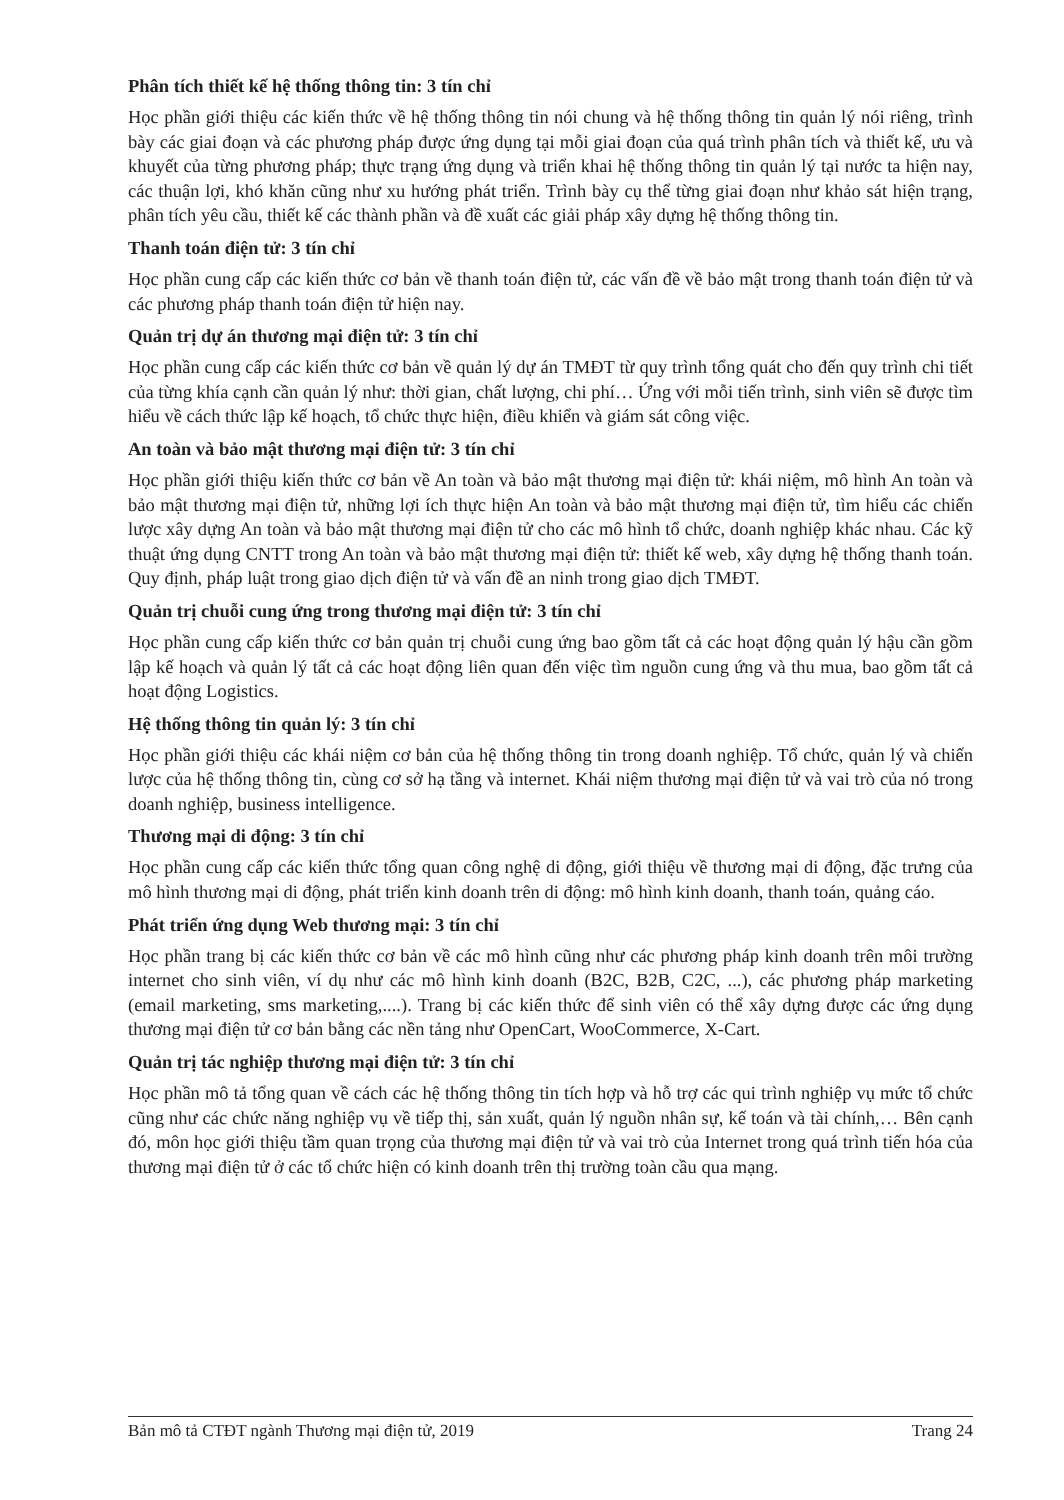Phân tích thiết kế hệ thống thông tin: 3 tín chỉ
Học phần giới thiệu các kiến thức về hệ thống thông tin nói chung và hệ thống thông tin quản lý nói riêng, trình bày các giai đoạn và các phương pháp được ứng dụng tại mỗi giai đoạn của quá trình phân tích và thiết kế, ưu và khuyết của từng phương pháp; thực trạng ứng dụng và triển khai hệ thống thông tin quản lý tại nước ta hiện nay, các thuận lợi, khó khăn cũng như xu hướng phát triển. Trình bày cụ thể từng giai đoạn như khảo sát hiện trạng, phân tích yêu cầu, thiết kế các thành phần và đề xuất các giải pháp xây dựng hệ thống thông tin.
Thanh toán điện tử: 3 tín chỉ
Học phần cung cấp các kiến thức cơ bản về thanh toán điện tử, các vấn đề về bảo mật trong thanh toán điện tử và các phương pháp thanh toán điện tử hiện nay.
Quản trị dự án thương mại điện tử: 3 tín chỉ
Học phần cung cấp các kiến thức cơ bản về quản lý dự án TMĐT từ quy trình tổng quát cho đến quy trình chi tiết của từng khía cạnh cần quản lý như: thời gian, chất lượng, chi phí… Ứng với mỗi tiến trình, sinh viên sẽ được tìm hiểu về cách thức lập kế hoạch, tổ chức thực hiện, điều khiển và giám sát công việc.
An toàn và bảo mật thương mại điện tử: 3 tín chỉ
Học phần giới thiệu kiến thức cơ bản về An toàn và bảo mật thương mại điện tử: khái niệm, mô hình An toàn và bảo mật thương mại điện tử, những lợi ích thực hiện An toàn và bảo mật thương mại điện tử, tìm hiểu các chiến lược xây dựng An toàn và bảo mật thương mại điện tử cho các mô hình tổ chức, doanh nghiệp khác nhau. Các kỹ thuật ứng dụng CNTT trong An toàn và bảo mật thương mại điện tử: thiết kế web, xây dựng hệ thống thanh toán. Quy định, pháp luật trong giao dịch điện tử và vấn đề an ninh trong giao dịch TMĐT.
Quản trị chuỗi cung ứng trong thương mại điện tử: 3 tín chỉ
Học phần cung cấp kiến thức cơ bản quản trị chuỗi cung ứng bao gồm tất cả các hoạt động quản lý hậu cần gồm lập kế hoạch và quản lý tất cả các hoạt động liên quan đến việc tìm nguồn cung ứng và thu mua, bao gồm tất cả hoạt động Logistics.
Hệ thống thông tin quản lý: 3 tín chỉ
Học phần giới thiệu các khái niệm cơ bản của hệ thống thông tin trong doanh nghiệp. Tổ chức, quản lý và chiến lược của hệ thống thông tin, cùng cơ sở hạ tầng và internet. Khái niệm thương mại điện tử và vai trò của nó trong doanh nghiệp, business intelligence.
Thương mại di động: 3 tín chỉ
Học phần cung cấp các kiến thức tổng quan công nghệ di động, giới thiệu về thương mại di động, đặc trưng của mô hình thương mại di động, phát triển kinh doanh trên di động: mô hình kinh doanh, thanh toán, quảng cáo.
Phát triển ứng dụng Web thương mại: 3 tín chỉ
Học phần trang bị các kiến thức cơ bản về các mô hình cũng như các phương pháp kinh doanh trên môi trường internet cho sinh viên, ví dụ như các mô hình kinh doanh (B2C, B2B, C2C, ...), các phương pháp marketing (email marketing, sms marketing,....). Trang bị các kiến thức để sinh viên có thể xây dựng được các ứng dụng thương mại điện tử cơ bản bằng các nền tảng như OpenCart, WooCommerce, X-Cart.
Quản trị tác nghiệp thương mại điện tử: 3 tín chỉ
Học phần mô tả tổng quan về cách các hệ thống thông tin tích hợp và hỗ trợ các qui trình nghiệp vụ mức tổ chức cũng như các chức năng nghiệp vụ về tiếp thị, sản xuất, quản lý nguồn nhân sự, kế toán và tài chính,… Bên cạnh đó, môn học giới thiệu tầm quan trọng của thương mại điện tử và vai trò của Internet trong quá trình tiến hóa của thương mại điện tử ở các tổ chức hiện có kinh doanh trên thị trường toàn cầu qua mạng.
Bản mô tả CTĐT ngành Thương mại điện tử, 2019 Trang 24